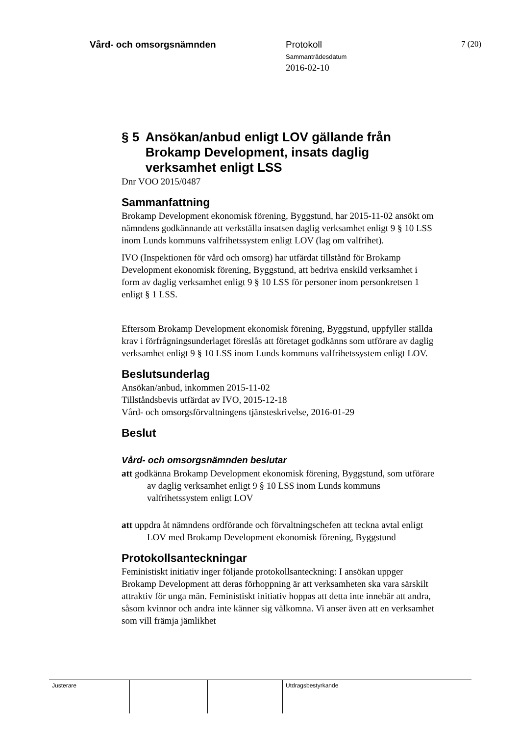Vård- och omsorgsnämnden Protokoll
Sammanträdesdatum
2016-02-10
7 (20)
§ 5 Ansökan/anbud enligt LOV gällande från Brokamp Development, insats daglig verksamhet enligt LSS
Dnr VOO 2015/0487
Sammanfattning
Brokamp Development ekonomisk förening, Byggstund, har 2015-11-02 ansökt om nämndens godkännande att verkställa insatsen daglig verksamhet enligt 9 § 10 LSS inom Lunds kommuns valfrihetssystem enligt LOV (lag om valfrihet).
IVO (Inspektionen för vård och omsorg) har utfärdat tillstånd för Brokamp Development ekonomisk förening, Byggstund, att bedriva enskild verksamhet i form av daglig verksamhet enligt 9 § 10 LSS för personer inom personkretsen 1 enligt § 1 LSS.
Eftersom Brokamp Development ekonomisk förening, Byggstund, uppfyller ställda krav i förfrågningsunderlaget föreslås att företaget godkänns som utförare av daglig verksamhet enligt 9 § 10 LSS inom Lunds kommuns valfrihetssystem enligt LOV.
Beslutsunderlag
Ansökan/anbud, inkommen 2015-11-02
Tillståndsbevis utfärdat av IVO, 2015-12-18
Vård- och omsorgsförvaltningens tjänsteskrivelse, 2016-01-29
Beslut
Vård- och omsorgsnämnden beslutar
att godkänna Brokamp Development ekonomisk förening, Byggstund, som utförare av daglig verksamhet enligt 9 § 10 LSS inom Lunds kommuns valfrihetssystem enligt LOV
att uppdra åt nämndens ordförande och förvaltningschefen att teckna avtal enligt LOV med Brokamp Development ekonomisk förening, Byggstund
Protokollsanteckningar
Feministiskt initiativ inger följande protokollsanteckning: I ansökan uppger Brokamp Development att deras förhoppning är att verksamheten ska vara särskilt attraktiv för unga män. Feministiskt initiativ hoppas att detta inte innebär att andra, såsom kvinnor och andra inte känner sig välkomna. Vi anser även att en verksamhet som vill främja jämlikhet
Justerare Utdragsbestyrkande